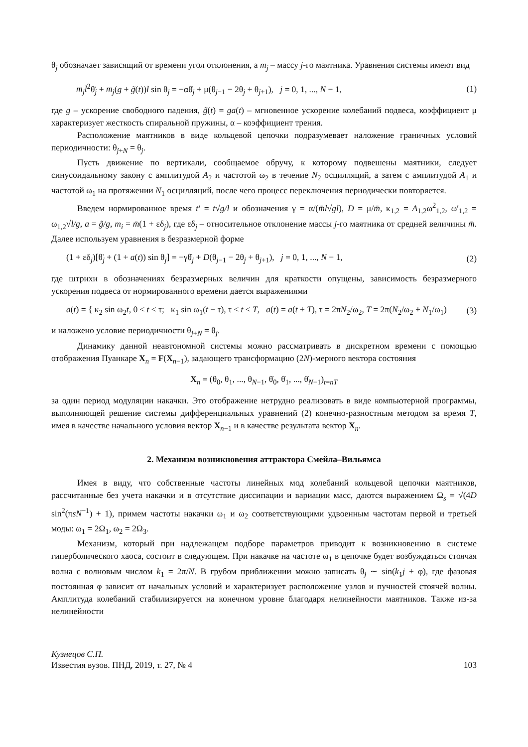θ<sub>j</sub> обозначает зависящий от времени угол отклонения, а m<sub>j</sub> – массу j-го маятника. Уравнения системы имеют вид
m<sub>j</sub>l<sup>2</sup>θ̈<sub>j</sub> + m<sub>j</sub>(g + g̃(t))l sin θ<sub>j</sub> = −αθ̇<sub>j</sub> + μ(θ<sub>j−1</sub> − 2θ<sub>j</sub> + θ<sub>j+1</sub>), j = 0, 1, ..., N − 1, (1)
где g – ускорение свободного падения, g̃(t) = ga(t) – мгновенное ускорение колебаний подвеса, коэффициент μ характеризует жесткость спиральной пружины, α – коэффициент трения.
Расположение маятников в виде кольцевой цепочки подразумевает наложение граничных условий периодичности: θ<sub>j+N</sub> = θ<sub>j</sub>.
Пусть движение по вертикали, сообщаемое обручу, к которому подвешены маятники, следует синусоидальному закону с амплитудой A<sub>2</sub> и частотой ω<sub>2</sub> в течение N<sub>2</sub> осцилляций, а затем с амплитудой A<sub>1</sub> и частотой ω<sub>1</sub> на протяжении N<sub>1</sub> осцилляций, после чего процесс переключения периодически повторяется.
Введем нормированное время t′ = t√g/l и обозначения γ = α/(m̄l√gl), D = μ/m̄, κ<sub>1,2</sub> = A<sub>1,2</sub>ω<sup>2</sup><sub>1,2</sub>, ω′<sub>1,2</sub> = ω<sub>1,2</sub>√l/g, a = g̃/g, m<sub>i</sub> = m̄(1 + εδ<sub>j</sub>), где εδ<sub>j</sub> – относительное отклонение массы j-го маятника от средней величины m̄. Далее используем уравнения в безразмерной форме
(1 + εδ<sub>j</sub>)[θ̈<sub>j</sub> + (1 + a(t)) sin θ<sub>j</sub>] = −γθ̇<sub>j</sub> + D(θ<sub>j−1</sub> − 2θ<sub>j</sub> + θ<sub>j+1</sub>), j = 0, 1, ..., N − 1, (2)
где штрихи в обозначениях безразмерных величин для краткости опущены, зависимость безразмерного ускорения подвеса от нормированного времени дается выражениями
a(t) = { κ<sub>2</sub> sin ω<sub>2</sub>t, 0 ≤ t < τ; κ<sub>1</sub> sin ω<sub>1</sub>(t − τ), τ ≤ t < T, a(t) = a(t + T), τ = 2πN<sub>2</sub>/ω<sub>2</sub>, T = 2π(N<sub>2</sub>/ω<sub>2</sub> + N<sub>1</sub>/ω<sub>1</sub>) (3)
и наложено условие периодичности θ<sub>j+N</sub> = θ<sub>j</sub>.
Динамику данной неавтономной системы можно рассматривать в дискретном времени с помощью отображения Пуанкаре X<sub>n</sub> = F(X<sub>n−1</sub>), задающего трансформацию (2N)-мерного вектора состояния
X<sub>n</sub> = (θ<sub>0</sub>, θ<sub>1</sub>, ..., θ<sub>N−1</sub>, θ̇<sub>0</sub>, θ̇<sub>1</sub>, ..., θ̇<sub>N−1</sub>)<sub>t=nT</sub>
за один период модуляции накачки. Это отображение нетрудно реализовать в виде компьютерной программы, выполняющей решение системы дифференциальных уравнений (2) конечно-разностным методом за время T, имея в качестве начального условия вектор X<sub>n−1</sub> и в качестве результата вектор X<sub>n</sub>.
2. Механизм возникновения аттрактора Смейла–Вильямса
Имея в виду, что собственные частоты линейных мод колебаний кольцевой цепочки маятников, рассчитанные без учета накачки и в отсутствие диссипации и вариации масс, даются выражением Ω<sub>s</sub> = √(4D sin<sup>2</sup>(πsN<sup>−1</sup>) + 1), примем частоты накачки ω<sub>1</sub> и ω<sub>2</sub> соответствующими удвоенным частотам первой и третьей моды: ω<sub>1</sub> = 2Ω<sub>1</sub>, ω<sub>2</sub> = 2Ω<sub>3</sub>.
Механизм, который при надлежащем подборе параметров приводит к возникновению в системе гиперболического хаоса, состоит в следующем. При накачке на частоте ω<sub>1</sub> в цепочке будет возбуждаться стоячая волна с волновым числом k<sub>1</sub> = 2π/N. В грубом приближении можно записать θ<sub>j</sub> ∼ sin(k<sub>1</sub>j + φ), где фазовая постоянная φ зависит от начальных условий и характеризует расположение узлов и пучностей стоячей волны. Амплитуда колебаний стабилизируется на конечном уровне благодаря нелинейности маятников. Также из-за нелинейности
Кузнецов С.П.
Известия вузов. ПНД, 2019, т. 27, № 4 103